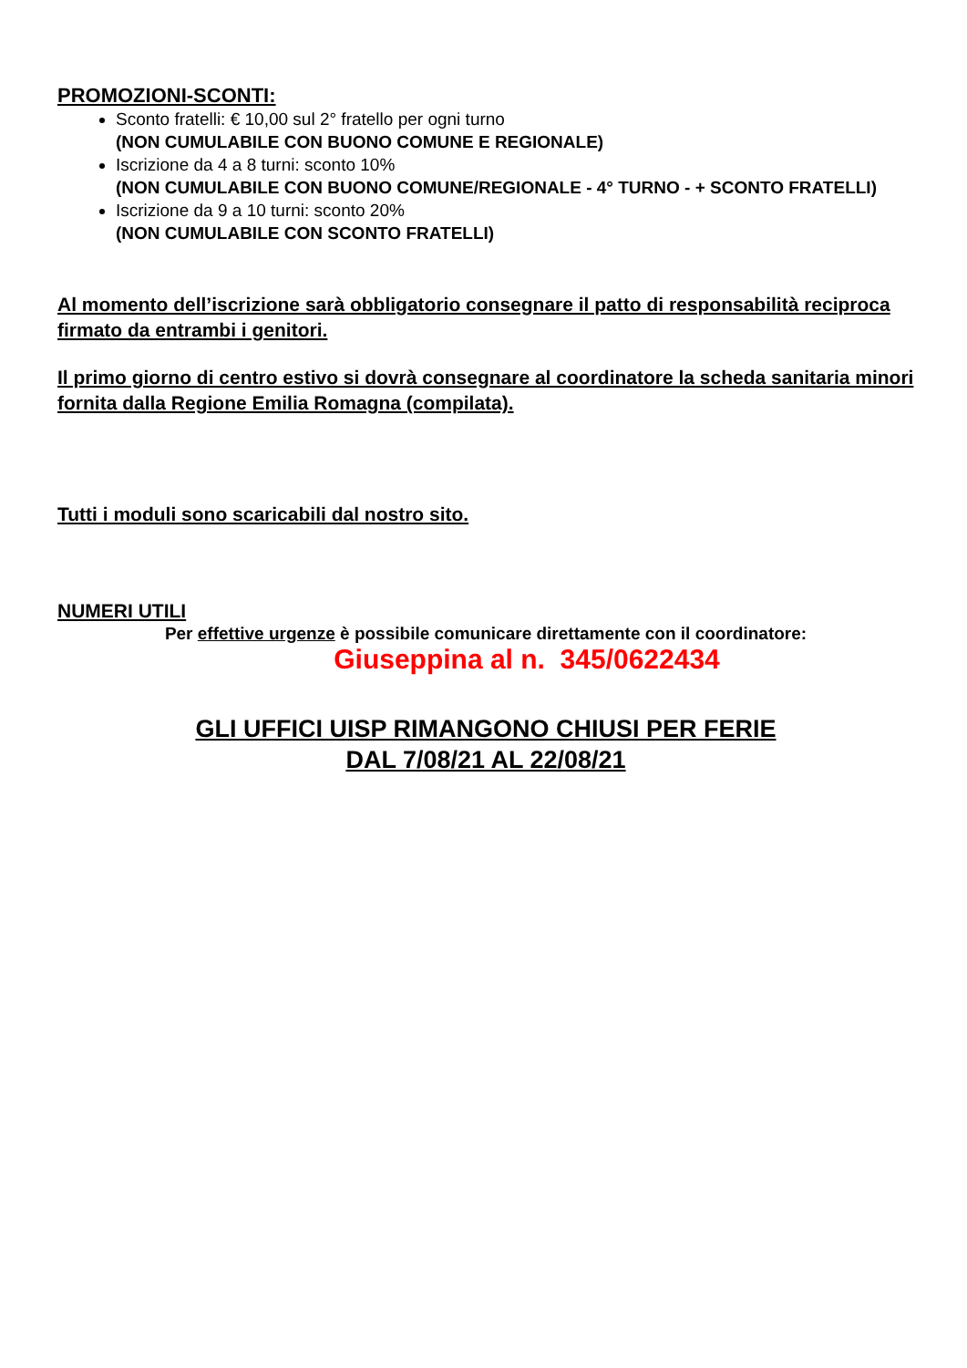PROMOZIONI-SCONTI:
Sconto fratelli: € 10,00 sul 2° fratello per ogni turno
(NON CUMULABILE CON BUONO COMUNE E REGIONALE)
Iscrizione da 4 a 8 turni: sconto 10%
(NON CUMULABILE CON BUONO COMUNE/REGIONALE - 4° TURNO - + SCONTO FRATELLI)
Iscrizione da 9 a 10 turni: sconto 20%
(NON CUMULABILE CON SCONTO FRATELLI)
Al momento dell’iscrizione sarà obbligatorio consegnare il patto di responsabilità reciproca firmato da entrambi i genitori.
Il primo giorno di centro estivo si dovrà consegnare al coordinatore la scheda sanitaria minori fornita dalla Regione Emilia Romagna (compilata).
Tutti i moduli sono scaricabili dal nostro sito.
NUMERI UTILI
Per effettive urgenze è possibile comunicare direttamente con il coordinatore:
Giuseppina al n. 345/0622434
GLI UFFICI UISP RIMANGONO CHIUSI PER FERIE
DAL 7/08/21 AL 22/08/21